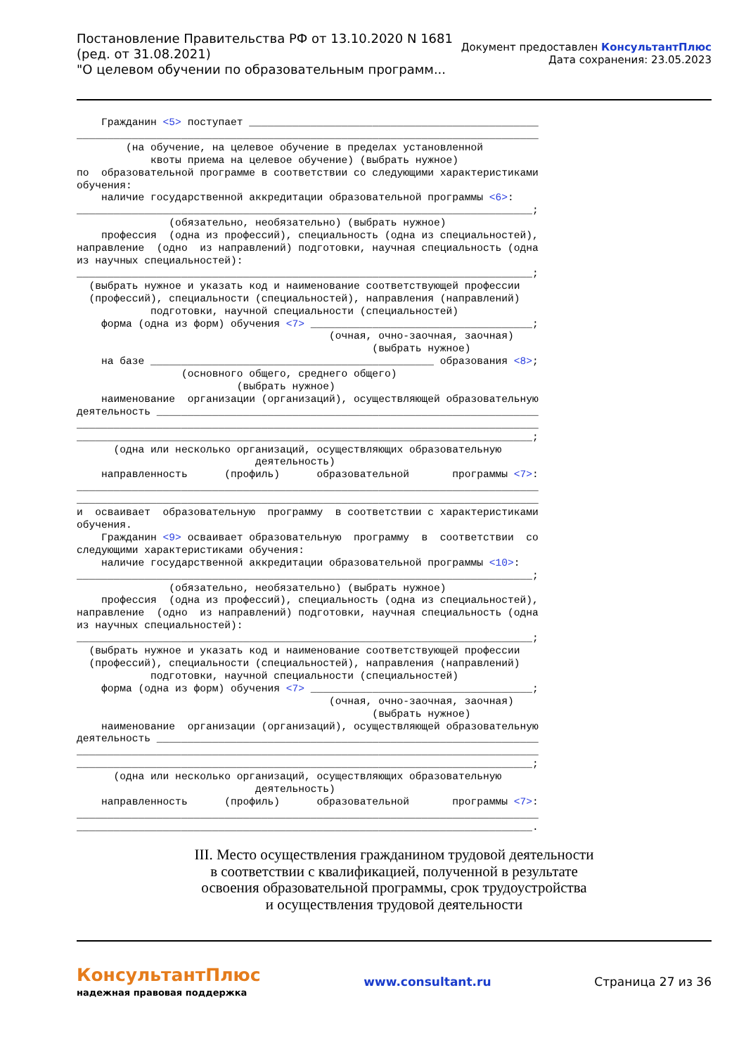Постановление Правительства РФ от 13.10.2020 N 1681
(ред. от 31.08.2021)
"О целевом обучении по образовательным программ...
Документ предоставлен КонсультантПлюс
Дата сохранения: 23.05.2023
    Гражданин <5> поступает _______________________________________________
___________________________________________________________________________
        (на обучение, на целевое обучение в пределах установленной
            квоты приема на целевое обучение) (выбрать нужное)
по  образовательной программе в соответствии со следующими характеристиками
обучения:
    наличие государственной аккредитации образовательной программы <6>:
__________________________________________________________________________;
               (обязательно, необязательно) (выбрать нужное)
    профессия  (одна из профессий), специальность (одна из специальностей),
направление  (одно  из направлений) подготовки, научная специальность (одна
из научных специальностей):
__________________________________________________________________________;
  (выбрать нужное и указать код и наименование соответствующей профессии
  (профессий), специальности (специальностей), направления (направлений)
            подготовки, научной специальности (специальностей)
    форма (одна из форм) обучения <7> ____________________________________;
                                         (очная, очно-заочная, заочная)
                                                (выбрать нужное)
    на базе ______________________________________________ образования <8>;
                 (основного общего, среднего общего)
                          (выбрать нужное)
    наименование  организации (организаций), осуществляющей образовательную
деятельность ______________________________________________________________
___________________________________________________________________________
__________________________________________________________________________;
      (одна или несколько организаций, осуществляющих образовательную
                             деятельность)
    направленность      (профиль)      образовательной       программы <7>:
___________________________________________________________________________
___________________________________________________________________________
и  осваивает  образовательную  программу  в соответствии с характеристиками
обучения.
    Гражданин <9> осваивает образовательную  программу  в  соответствии  со
следующими характеристиками обучения:
    наличие государственной аккредитации образовательной программы <10>:
__________________________________________________________________________;
               (обязательно, необязательно) (выбрать нужное)
    профессия  (одна из профессий), специальность (одна из специальностей),
направление  (одно  из направлений) подготовки, научная специальность (одна
из научных специальностей):
__________________________________________________________________________;
  (выбрать нужное и указать код и наименование соответствующей профессии
  (профессий), специальности (специальностей), направления (направлений)
            подготовки, научной специальности (специальностей)
    форма (одна из форм) обучения <7> ____________________________________;
                                         (очная, очно-заочная, заочная)
                                                (выбрать нужное)
    наименование  организации (организаций), осуществляющей образовательную
деятельность ______________________________________________________________
___________________________________________________________________________
__________________________________________________________________________;
      (одна или несколько организаций, осуществляющих образовательную
                             деятельность)
    направленность      (профиль)      образовательной       программы <7>:
___________________________________________________________________________
__________________________________________________________________________.
III. Место осуществления гражданином трудовой деятельности
в соответствии с квалификацией, полученной в результате
освоения образовательной программы, срок трудоустройства
и осуществления трудовой деятельности
КонсультантПлюс
надежная правовая поддержка
www.consultant.ru Страница 27 из 36